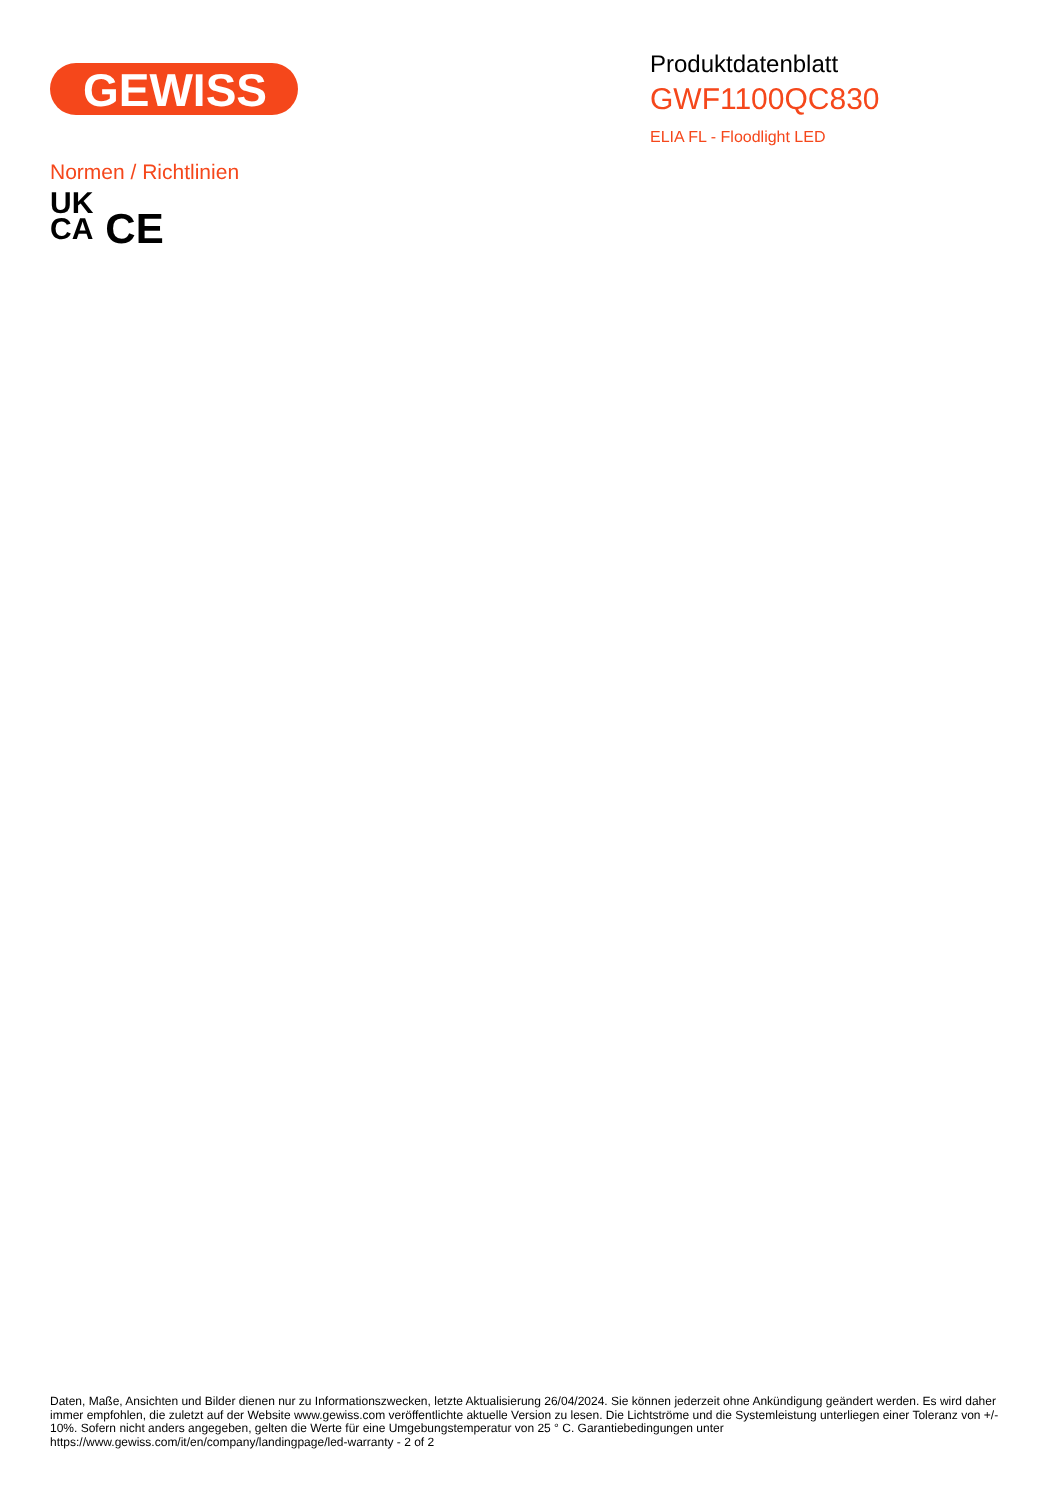GEWISS
Produktdatenblatt
GWF1100QC830
ELIA FL - Floodlight LED
Normen / Richtlinien
UK
CA
CE
Daten, Maße, Ansichten und Bilder dienen nur zu Informationszwecken, letzte Aktualisierung 26/04/2024. Sie können jederzeit ohne Ankündigung geändert werden. Es wird daher immer empfohlen, die zuletzt auf der Website www.gewiss.com veröffentlichte aktuelle Version zu lesen. Die Lichtströme und die Systemleistung unterliegen einer Toleranz von +/- 10%. Sofern nicht anders angegeben, gelten die Werte für eine Umgebungstemperatur von 25 ° C. Garantiebedingungen unter https://www.gewiss.com/it/en/company/landingpage/led-warranty - 2 of 2